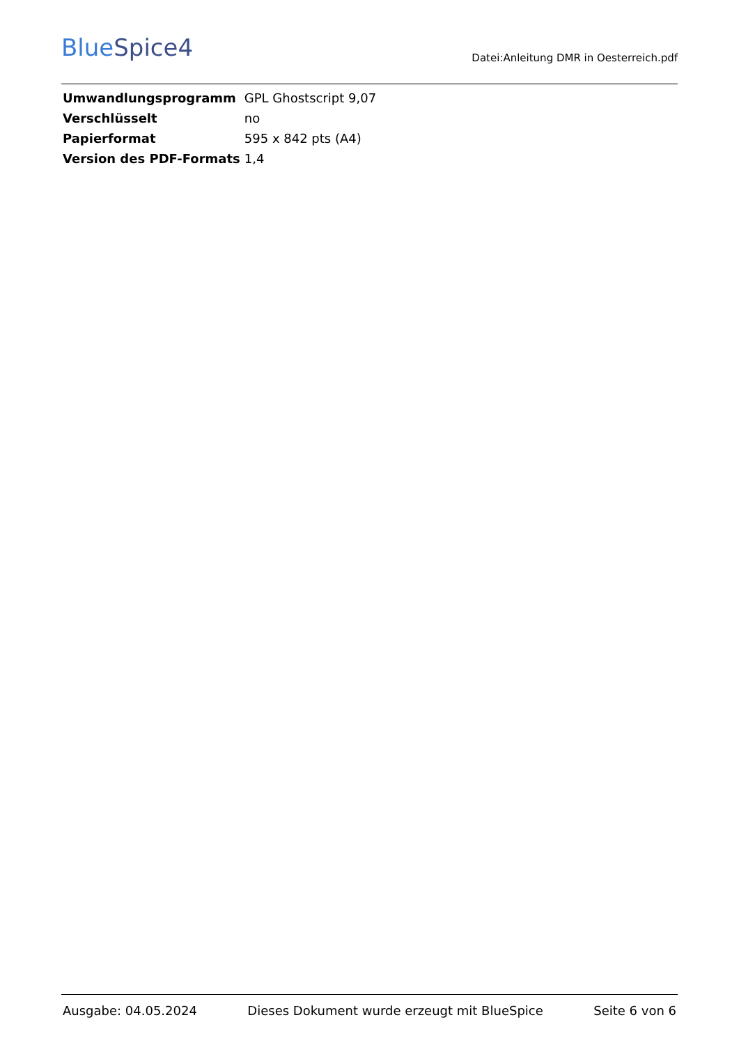BlueSpice4
Datei:Anleitung DMR in Oesterreich.pdf
| Umwandlungsprogramm | GPL Ghostscript 9,07 |
| Verschlüsselt | no |
| Papierformat | 595 x 842 pts (A4) |
| Version des PDF-Formats | 1,4 |
Ausgabe: 04.05.2024 Dieses Dokument wurde erzeugt mit BlueSpice Seite 6 von 6